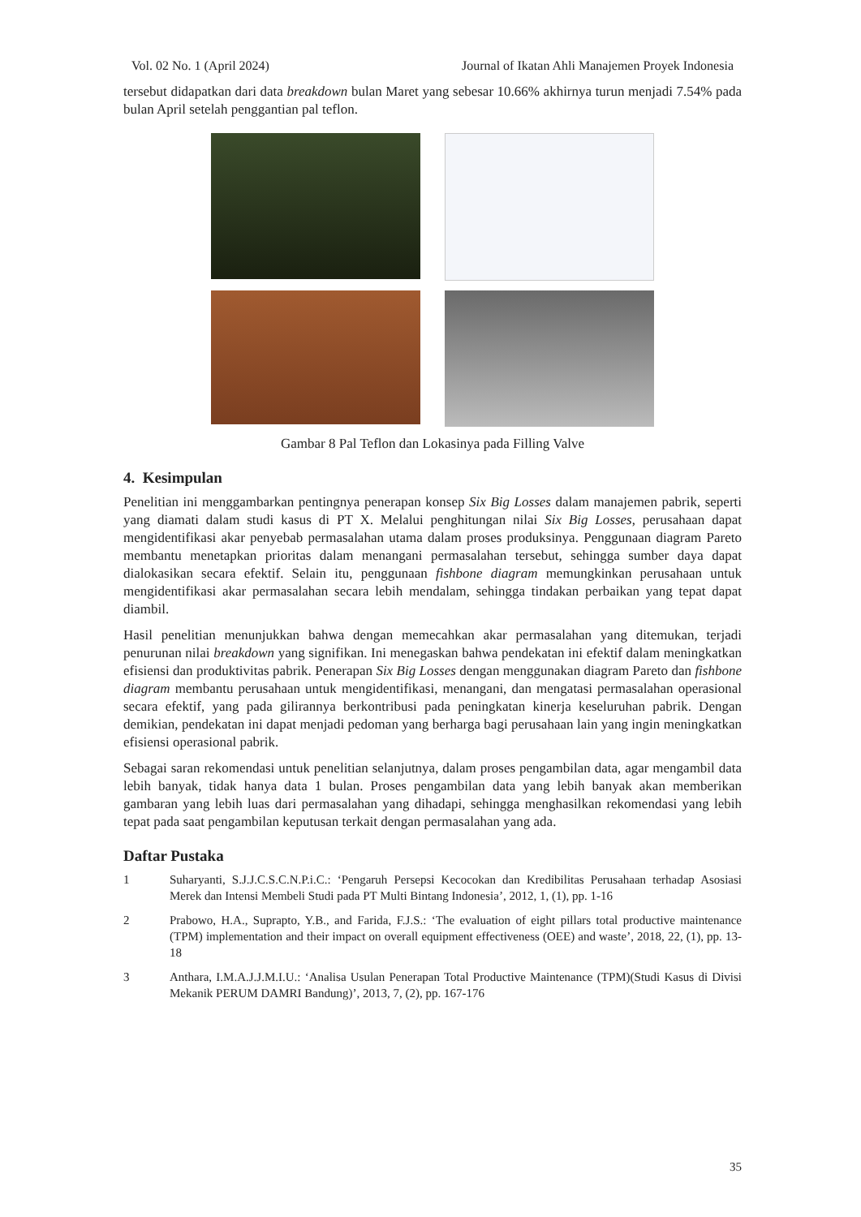Vol. 02 No. 1 (April 2024) Journal of Ikatan Ahli Manajemen Proyek Indonesia
tersebut didapatkan dari data breakdown bulan Maret yang sebesar 10.66% akhirnya turun menjadi 7.54% pada bulan April setelah penggantian pal teflon.
Gambar 8 Pal Teflon dan Lokasinya pada Filling Valve
4. Kesimpulan
Penelitian ini menggambarkan pentingnya penerapan konsep Six Big Losses dalam manajemen pabrik, seperti yang diamati dalam studi kasus di PT X. Melalui penghitungan nilai Six Big Losses, perusahaan dapat mengidentifikasi akar penyebab permasalahan utama dalam proses produksinya. Penggunaan diagram Pareto membantu menetapkan prioritas dalam menangani permasalahan tersebut, sehingga sumber daya dapat dialokasikan secara efektif. Selain itu, penggunaan fishbone diagram memungkinkan perusahaan untuk mengidentifikasi akar permasalahan secara lebih mendalam, sehingga tindakan perbaikan yang tepat dapat diambil.
Hasil penelitian menunjukkan bahwa dengan memecahkan akar permasalahan yang ditemukan, terjadi penurunan nilai breakdown yang signifikan. Ini menegaskan bahwa pendekatan ini efektif dalam meningkatkan efisiensi dan produktivitas pabrik. Penerapan Six Big Losses dengan menggunakan diagram Pareto dan fishbone diagram membantu perusahaan untuk mengidentifikasi, menangani, dan mengatasi permasalahan operasional secara efektif, yang pada gilirannya berkontribusi pada peningkatan kinerja keseluruhan pabrik. Dengan demikian, pendekatan ini dapat menjadi pedoman yang berharga bagi perusahaan lain yang ingin meningkatkan efisiensi operasional pabrik.
Sebagai saran rekomendasi untuk penelitian selanjutnya, dalam proses pengambilan data, agar mengambil data lebih banyak, tidak hanya data 1 bulan. Proses pengambilan data yang lebih banyak akan memberikan gambaran yang lebih luas dari permasalahan yang dihadapi, sehingga menghasilkan rekomendasi yang lebih tepat pada saat pengambilan keputusan terkait dengan permasalahan yang ada.
Daftar Pustaka
1 Suharyanti, S.J.J.C.S.C.N.P.i.C.: ‘Pengaruh Persepsi Kecocokan dan Kredibilitas Perusahaan terhadap Asosiasi Merek dan Intensi Membeli Studi pada PT Multi Bintang Indonesia’, 2012, 1, (1), pp. 1-16
2 Prabowo, H.A., Suprapto, Y.B., and Farida, F.J.S.: ‘The evaluation of eight pillars total productive maintenance (TPM) implementation and their impact on overall equipment effectiveness (OEE) and waste’, 2018, 22, (1), pp. 13-18
3 Anthara, I.M.A.J.J.M.I.U.: ‘Analisa Usulan Penerapan Total Productive Maintenance (TPM)(Studi Kasus di Divisi Mekanik PERUM DAMRI Bandung)’, 2013, 7, (2), pp. 167-176
35